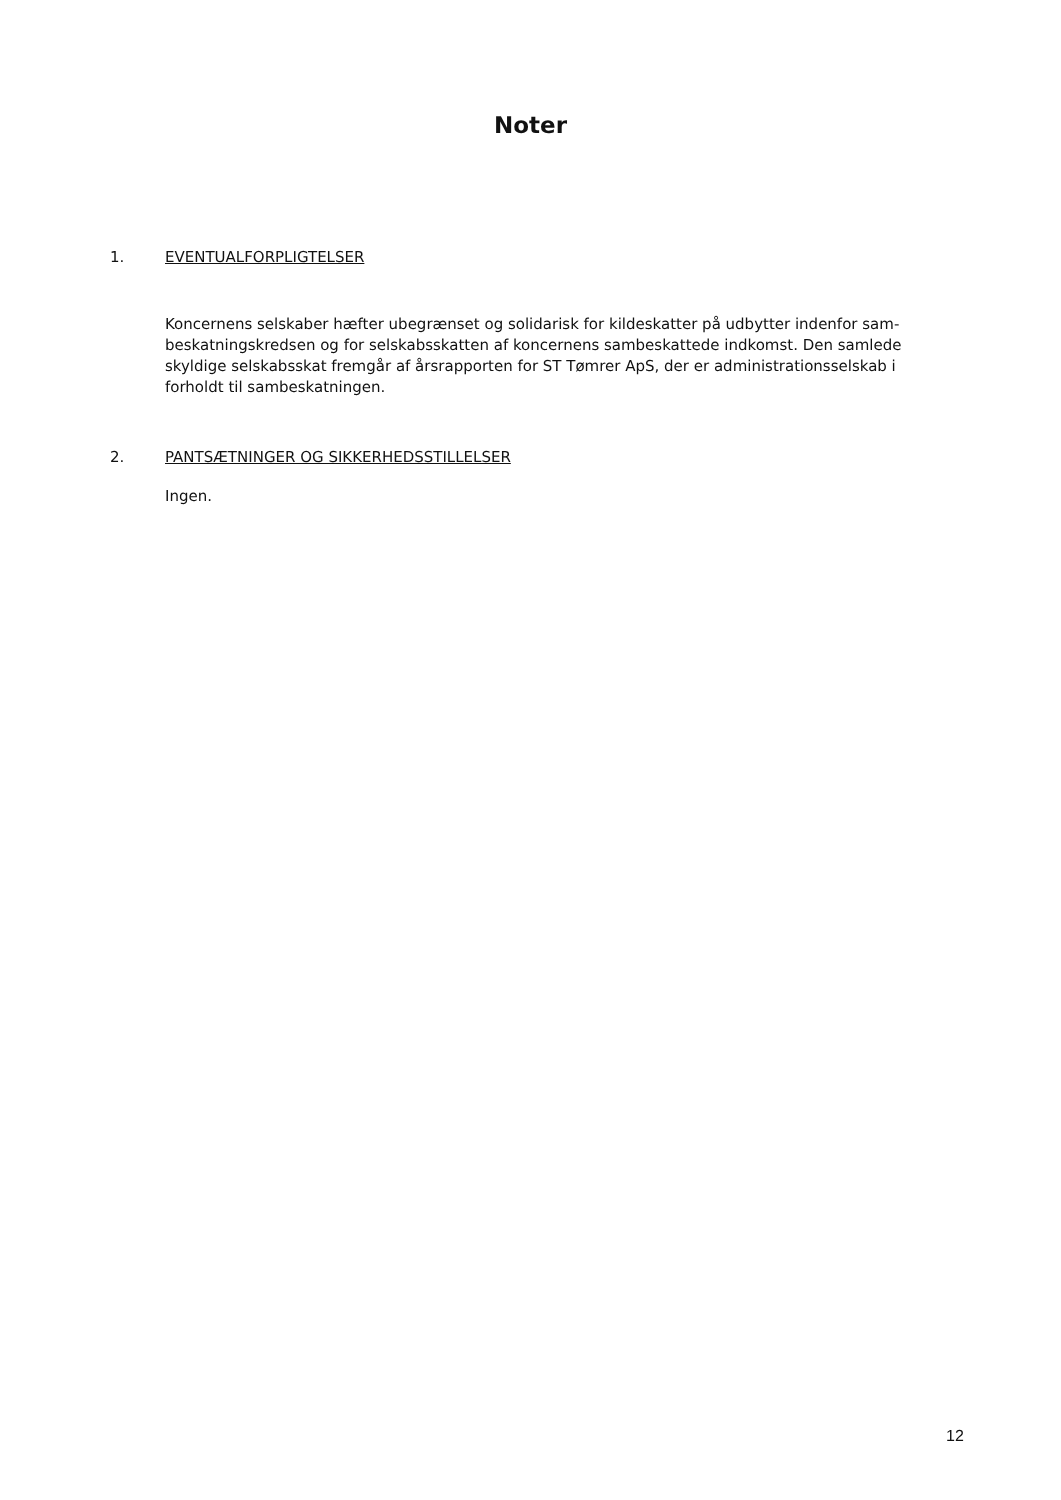Noter
1. EVENTUALFORPLIGTELSER
Koncernens selskaber hæfter ubegrænset og solidarisk for kildeskatter på udbytter indenfor sam­beskatningskredsen og for selskabsskatten af koncernens sambeskattede indkomst. Den samlede skyldige selskabsskat fremgår af årsrapporten for ST Tømrer ApS, der er administrationssel­skab i forholdt til sambeskatningen.
2. PANTSÆTNINGER OG SIKKERHEDSSTILLELSER
Ingen.
12